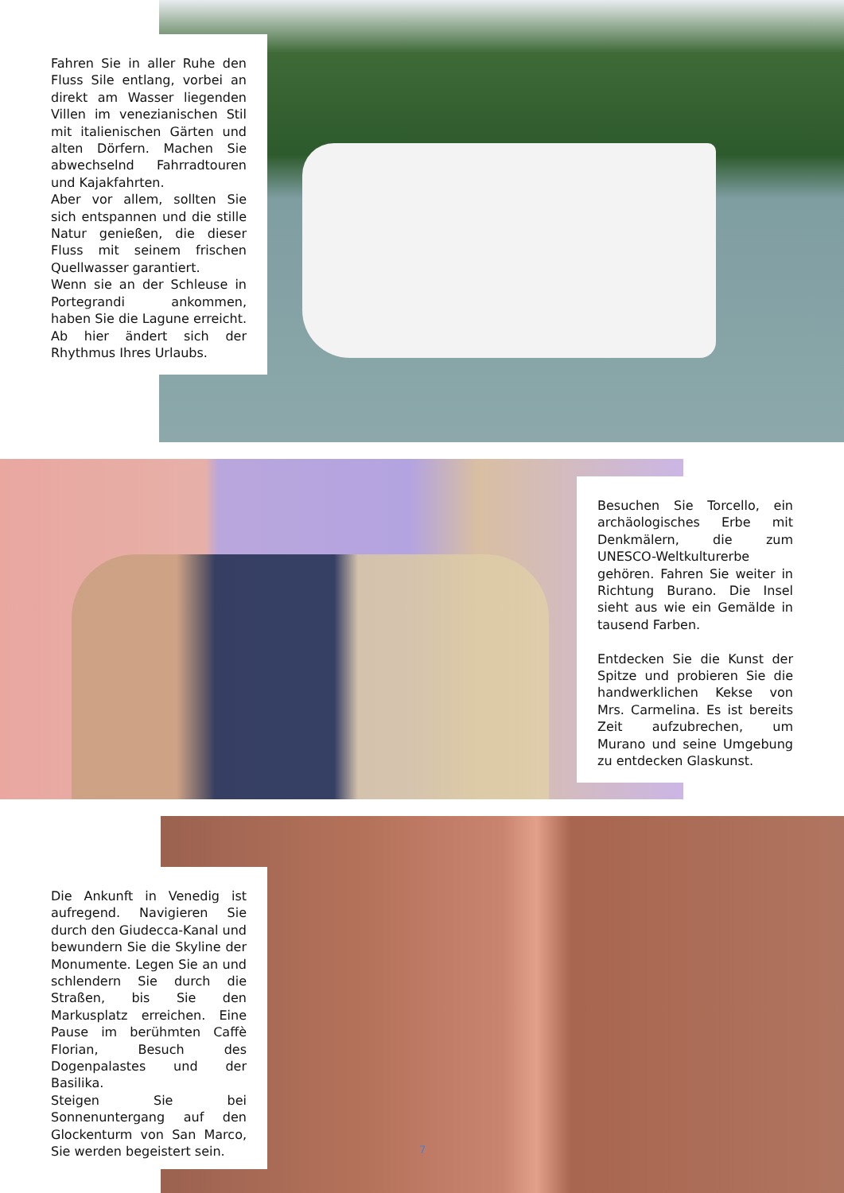Fahren Sie in aller Ruhe den Fluss Sile entlang, vorbei an direkt am Wasser liegenden Villen im venezianischen Stil mit italienischen Gärten und alten Dörfern. Machen Sie abwechselnd Fahrradtouren und Kajakfahrten.
Aber vor allem, sollten Sie sich entspannen und die stille Natur genießen, die dieser Fluss mit seinem frischen Quellwasser garantiert.
Wenn sie an der Schleuse in Portegrandi ankommen, haben Sie die Lagune erreicht. Ab hier ändert sich der Rhythmus Ihres Urlaubs.
Besuchen Sie Torcello, ein archäologisches Erbe mit Denkmälern, die zum UNESCO-Weltkulturerbe gehören. Fahren Sie weiter in Richtung Burano. Die Insel sieht aus wie ein Gemälde in tausend Farben.
Entdecken Sie die Kunst der Spitze und probieren Sie die handwerklichen Kekse von Mrs. Carmelina. Es ist bereits Zeit aufzubrechen, um Murano und seine Umgebung zu entdecken Glaskunst.
Die Ankunft in Venedig ist aufregend. Navigieren Sie durch den Giudecca-Kanal und bewundern Sie die Skyline der Monumente. Legen Sie an und schlendern Sie durch die Straßen, bis Sie den Markusplatz erreichen. Eine Pause im berühmten Caffè Florian, Besuch des Dogenpalastes und der Basilika.
Steigen Sie bei Sonnenuntergang auf den Glockenturm von San Marco, Sie werden begeistert sein.
7